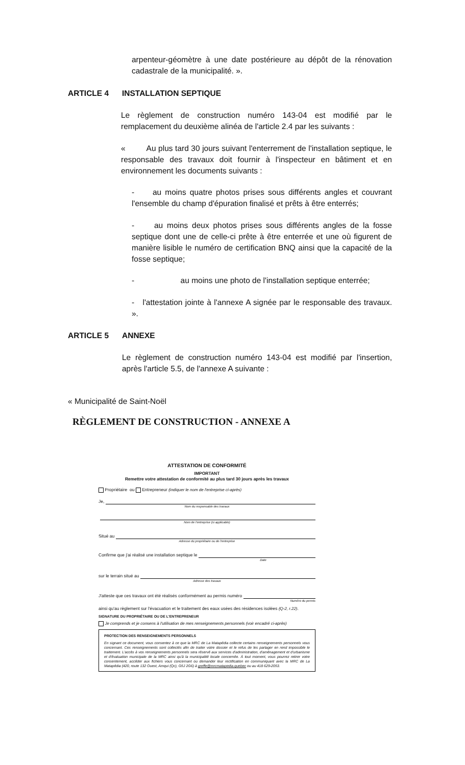arpenteur-géomètre à une date postérieure au dépôt de la rénovation cadastrale de la municipalité. ».
ARTICLE 4 INSTALLATION SEPTIQUE
Le règlement de construction numéro 143-04 est modifié par le remplacement du deuxième alinéa de l'article 2.4 par les suivants :
« Au plus tard 30 jours suivant l'enterrement de l'installation septique, le responsable des travaux doit fournir à l'inspecteur en bâtiment et en environnement les documents suivants :
- au moins quatre photos prises sous différents angles et couvrant l'ensemble du champ d'épuration finalisé et prêts à être enterrés;
- au moins deux photos prises sous différents angles de la fosse septique dont une de celle-ci prête à être enterrée et une où figurent de manière lisible le numéro de certification BNQ ainsi que la capacité de la fosse septique;
- au moins une photo de l'installation septique enterrée;
- l'attestation jointe à l'annexe A signée par le responsable des travaux. ».
ARTICLE 5 ANNEXE
Le règlement de construction numéro 143-04 est modifié par l'insertion, après l'article 5.5, de l'annexe A suivante :
« Municipalité de Saint-Noël
RÈGLEMENT DE CONSTRUCTION - ANNEXE A
ATTESTATION DE CONFORMITÉ
IMPORTANT
Remettre votre attestation de conformité au plus tard 30 jours après les travaux
Propriétaire ou Entrepreneur (indiquer le nom de l'entreprise ci-après)
Je,
Nom du responsable des travaux
Nom de l'entreprise (si applicable)
Situé au
Adresse du propriétaire ou de l'entreprise
Confirme que j'ai réalisé une installation septique le
Date
sur le terrain situé au
Adresse des travaux
J'atteste que ces travaux ont été réalisés conformément au permis numéro
Numéro du permis
ainsi qu'au règlement sur l'évacuation et le traitement des eaux usées des résidences isolées (Q-2, r.22).
SIGNATURE DU PROPRIÉTAIRE OU DE L'ENTREPRENEUR
Je comprends et je consens à l'utilisation de mes renseignements personnels (voir encadré ci-après)
PROTECTION DES RENSEIGNEMENTS PERSONNELS
En signant ce document, vous consentez à ce que la MRC de La Matapédia collecte certains renseignements personnels vous concernant. Ces renseignements sont collectés afin de traiter votre dossier et le refus de les partager en rend impossible le traitement. L'accès à vos renseignements personnels sera réservé aux services d'administration, d'aménagement et d'urbanisme et d'évaluation municipale de la MRC ainsi qu'à la municipalité locale concernée. À tout moment, vous pourrez retirer votre consentement, accéder aux fichiers vous concernant ou demander leur rectification en communiquant avec la MRC de La Matapédia (420, route 132 Ouest, Amqui (Qc), G5J 2G6) à greffe@mrcmatapedia.quebec ou au 418 629-2053.